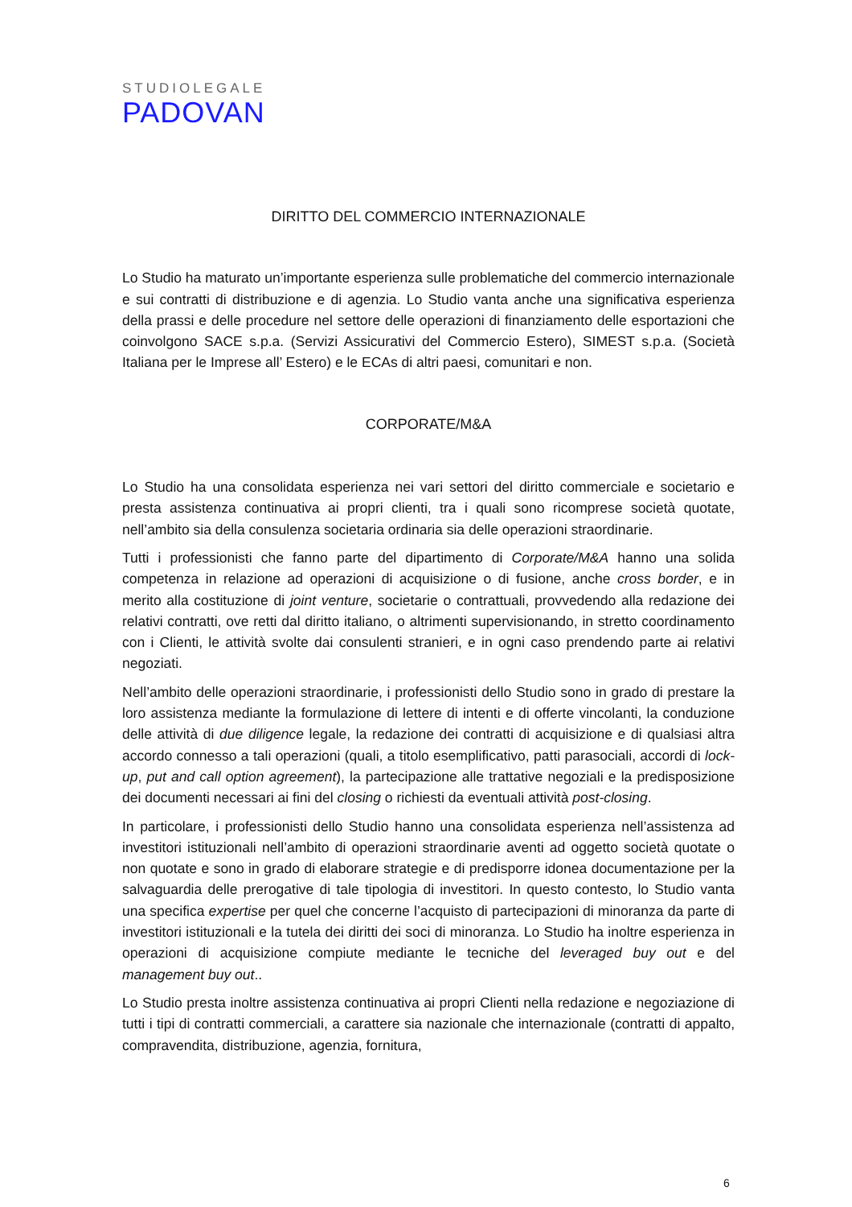STUDIOLEGALE
PADOVAN
DIRITTO DEL COMMERCIO INTERNAZIONALE
Lo Studio ha maturato un’importante esperienza sulle problematiche del commercio internazionale e sui contratti di distribuzione e di agenzia. Lo Studio vanta anche una significativa esperienza della prassi e delle procedure nel settore delle operazioni di finanziamento delle esportazioni che coinvolgono SACE s.p.a. (Servizi Assicurativi del Commercio Estero), SIMEST s.p.a. (Società Italiana per le Imprese all’ Estero) e le ECAs di altri paesi, comunitari e non.
CORPORATE/M&A
Lo Studio ha una consolidata esperienza nei vari settori del diritto commerciale e societario e presta assistenza continuativa ai propri clienti, tra i quali sono ricomprese società quotate, nell’ambito sia della consulenza societaria ordinaria sia delle operazioni straordinarie.
Tutti i professionisti che fanno parte del dipartimento di Corporate/M&A hanno una solida competenza in relazione ad operazioni di acquisizione o di fusione, anche cross border, e in merito alla costituzione di joint venture, societarie o contrattuali, provvedendo alla redazione dei relativi contratti, ove retti dal diritto italiano, o altrimenti supervisionando, in stretto coordinamento con i Clienti, le attività svolte dai consulenti stranieri, e in ogni caso prendendo parte ai relativi negoziati.
Nell’ambito delle operazioni straordinarie, i professionisti dello Studio sono in grado di prestare la loro assistenza mediante la formulazione di lettere di intenti e di offerte vincolanti, la conduzione delle attività di due diligence legale, la redazione dei contratti di acquisizione e di qualsiasi altra accordo connesso a tali operazioni (quali, a titolo esemplificativo, patti parasociali, accordi di lock-up, put and call option agreement), la partecipazione alle trattative negoziali e la predisposizione dei documenti necessari ai fini del closing o richiesti da eventuali attività post-closing.
In particolare, i professionisti dello Studio hanno una consolidata esperienza nell’assistenza ad investitori istituzionali nell’ambito di operazioni straordinarie aventi ad oggetto società quotate o non quotate e sono in grado di elaborare strategie e di predisporre idonea documentazione per la salvaguardia delle prerogative di tale tipologia di investitori. In questo contesto, lo Studio vanta una specifica expertise per quel che concerne l’acquisto di partecipazioni di minoranza da parte di investitori istituzionali e la tutela dei diritti dei soci di minoranza. Lo Studio ha inoltre esperienza in operazioni di acquisizione compiute mediante le tecniche del leveraged buy out e del management buy out..
Lo Studio presta inoltre assistenza continuativa ai propri Clienti nella redazione e negoziazione di tutti i tipi di contratti commerciali, a carattere sia nazionale che internazionale (contratti di appalto, compravendita, distribuzione, agenzia, fornitura,
6